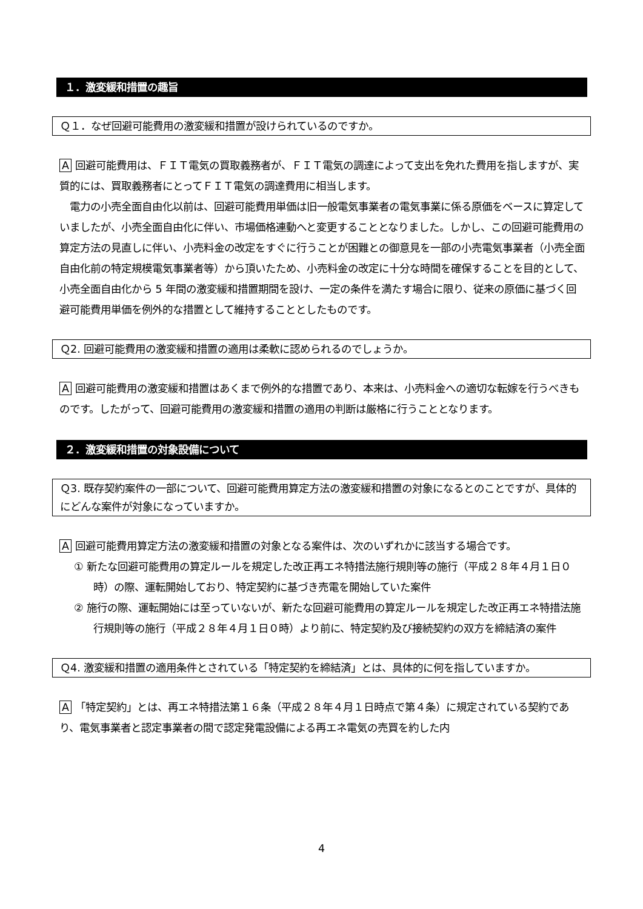１．激変緩和措置の趣旨
Ｑ１．なぜ回避可能費用の激変緩和措置が設けられているのですか。
A 回避可能費用は、ＦＩＴ電気の買取義務者が、ＦＩＴ電気の調達によって支出を免れた費用を指しますが、実質的には、買取義務者にとってＦＩＴ電気の調達費用に相当します。
　電力の小売全面自由化以前は、回避可能費用単価は旧一般電気事業者の電気事業に係る原価をベースに算定していましたが、小売全面自由化に伴い、市場価格連動へと変更することとなりました。しかし、この回避可能費用の算定方法の見直しに伴い、小売料金の改定をすぐに行うことが困難との御意見を一部の小売電気事業者（小売全面自由化前の特定規模電気事業者等）から頂いたため、小売料金の改定に十分な時間を確保することを目的として、小売全面自由化から 5 年間の激変緩和措置期間を設け、一定の条件を満たす場合に限り、従来の原価に基づく回避可能費用単価を例外的な措置として維持することとしたものです。
Ｑ2. 回避可能費用の激変緩和措置の適用は柔軟に認められるのでしょうか。
A 回避可能費用の激変緩和措置はあくまで例外的な措置であり、本来は、小売料金への適切な転嫁を行うべきものです。したがって、回避可能費用の激変緩和措置の適用の判断は厳格に行うこととなります。
２．激変緩和措置の対象設備について
Ｑ3. 既存契約案件の一部について、回避可能費用算定方法の激変緩和措置の対象になるとのことですが、具体的にどんな案件が対象になっていますか。
A 回避可能費用算定方法の激変緩和措置の対象となる案件は、次のいずれかに該当する場合です。
① 新たな回避可能費用の算定ルールを規定した改正再エネ特措法施行規則等の施行（平成２８年４月１日０時）の際、運転開始しており、特定契約に基づき売電を開始していた案件
② 施行の際、運転開始には至っていないが、新たな回避可能費用の算定ルールを規定した改正再エネ特措法施行規則等の施行（平成２８年４月１日０時）より前に、特定契約及び接続契約の双方を締結済の案件
Ｑ4. 激変緩和措置の適用条件とされている「特定契約を締結済」とは、具体的に何を指していますか。
A 「特定契約」とは、再エネ特措法第１６条（平成２８年４月１日時点で第４条）に規定されている契約であり、電気事業者と認定事業者の間で認定発電設備による再エネ電気の売買を約した内
4